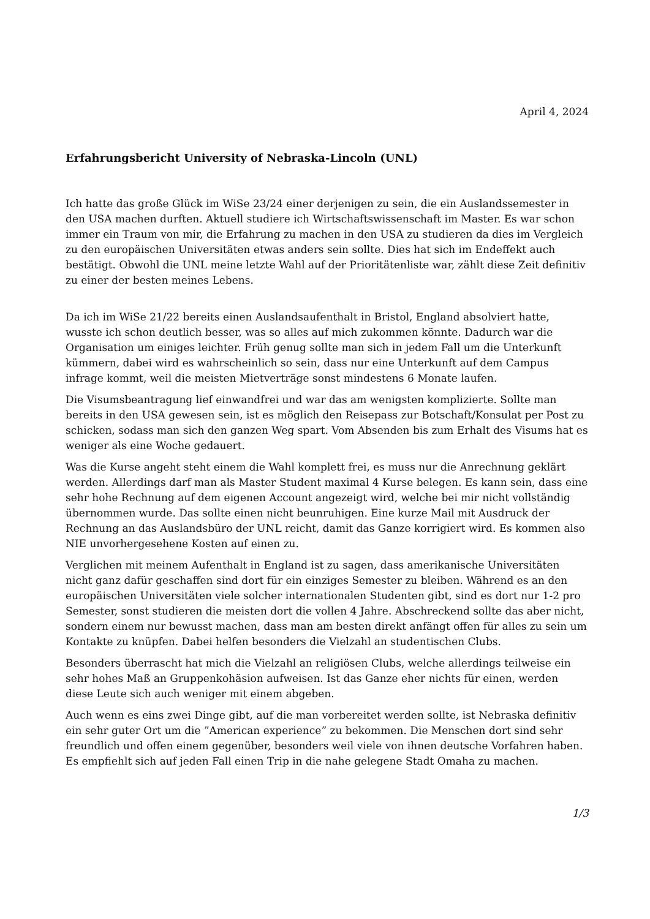April 4, 2024
Erfahrungsbericht University of Nebraska-Lincoln (UNL)
Ich hatte das große Glück im WiSe 23/24 einer derjenigen zu sein, die ein Auslandssemester in den USA machen durften. Aktuell studiere ich Wirtschaftswissenschaft im Master. Es war schon immer ein Traum von mir, die Erfahrung zu machen in den USA zu studieren da dies im Vergleich zu den europäischen Universitäten etwas anders sein sollte. Dies hat sich im Endeffekt auch bestätigt. Obwohl die UNL meine letzte Wahl auf der Prioritätenliste war, zählt diese Zeit definitiv zu einer der besten meines Lebens.
Da ich im WiSe 21/22 bereits einen Auslandsaufenthalt in Bristol, England absolviert hatte, wusste ich schon deutlich besser, was so alles auf mich zukommen könnte. Dadurch war die Organisation um einiges leichter. Früh genug sollte man sich in jedem Fall um die Unterkunft kümmern, dabei wird es wahrscheinlich so sein, dass nur eine Unterkunft auf dem Campus infrage kommt, weil die meisten Mietverträge sonst mindestens 6 Monate laufen.
Die Visumsbeantragung lief einwandfrei und war das am wenigsten komplizierte. Sollte man bereits in den USA gewesen sein, ist es möglich den Reisepass zur Botschaft/Konsulat per Post zu schicken, sodass man sich den ganzen Weg spart. Vom Absenden bis zum Erhalt des Visums hat es weniger als eine Woche gedauert.
Was die Kurse angeht steht einem die Wahl komplett frei, es muss nur die Anrechnung geklärt werden. Allerdings darf man als Master Student maximal 4 Kurse belegen. Es kann sein, dass eine sehr hohe Rechnung auf dem eigenen Account angezeigt wird, welche bei mir nicht vollständig übernommen wurde. Das sollte einen nicht beunruhigen. Eine kurze Mail mit Ausdruck der Rechnung an das Auslandsbüro der UNL reicht, damit das Ganze korrigiert wird. Es kommen also NIE unvorhergesehene Kosten auf einen zu.
Verglichen mit meinem Aufenthalt in England ist zu sagen, dass amerikanische Universitäten nicht ganz dafür geschaffen sind dort für ein einziges Semester zu bleiben. Während es an den europäischen Universitäten viele solcher internationalen Studenten gibt, sind es dort nur 1-2 pro Semester, sonst studieren die meisten dort die vollen 4 Jahre. Abschreckend sollte das aber nicht, sondern einem nur bewusst machen, dass man am besten direkt anfängt offen für alles zu sein um Kontakte zu knüpfen. Dabei helfen besonders die Vielzahl an studentischen Clubs.
Besonders überrascht hat mich die Vielzahl an religiösen Clubs, welche allerdings teilweise ein sehr hohes Maß an Gruppenkohäsion aufweisen. Ist das Ganze eher nichts für einen, werden diese Leute sich auch weniger mit einem abgeben.
Auch wenn es eins zwei Dinge gibt, auf die man vorbereitet werden sollte, ist Nebraska definitiv ein sehr guter Ort um die ”American experience” zu bekommen. Die Menschen dort sind sehr freundlich und offen einem gegenüber, besonders weil viele von ihnen deutsche Vorfahren haben. Es empfiehlt sich auf jeden Fall einen Trip in die nahe gelegene Stadt Omaha zu machen.
1/3